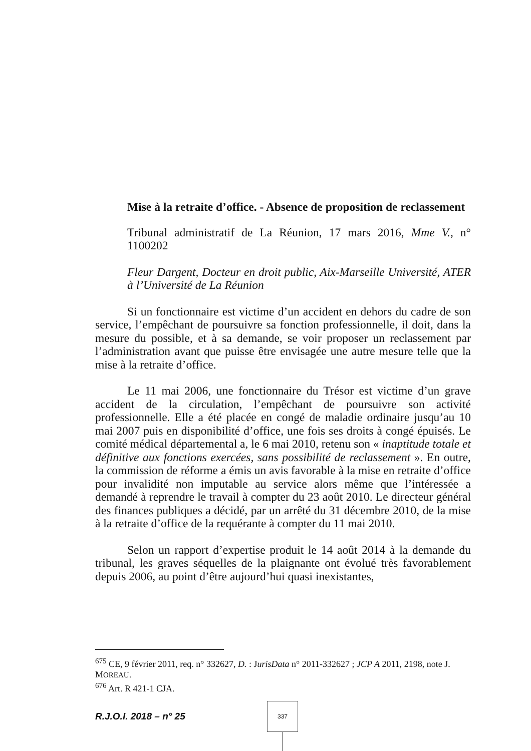Mise à la retraite d’office. - Absence de proposition de reclassement
Tribunal administratif de La Réunion, 17 mars 2016, Mme V., n° 1100202
Fleur Dargent, Docteur en droit public, Aix-Marseille Université, ATER à l’Université de La Réunion
Si un fonctionnaire est victime d’un accident en dehors du cadre de son service, l’empêchant de poursuivre sa fonction professionnelle, il doit, dans la mesure du possible, et à sa demande, se voir proposer un reclassement par l’administration avant que puisse être envisagée une autre mesure telle que la mise à la retraite d’office.
Le 11 mai 2006, une fonctionnaire du Trésor est victime d’un grave accident de la circulation, l’empêchant de poursuivre son activité professionnelle. Elle a été placée en congé de maladie ordinaire jusqu’au 10 mai 2007 puis en disponibilité d’office, une fois ses droits à congé épuisés. Le comité médical départemental a, le 6 mai 2010, retenu son « inaptitude totale et définitive aux fonctions exercées, sans possibilité de reclassement ». En outre, la commission de réforme a émis un avis favorable à la mise en retraite d’office pour invalidité non imputable au service alors même que l’intéressée a demandé à reprendre le travail à compter du 23 août 2010. Le directeur général des finances publiques a décidé, par un arrêté du 31 décembre 2010, de la mise à la retraite d’office de la requérante à compter du 11 mai 2010.
Selon un rapport d’expertise produit le 14 août 2014 à la demande du tribunal, les graves séquelles de la plaignante ont évolué très favorablement depuis 2006, au point d’être aujourd’hui quasi inexistantes,
<sup>675</sup> CE, 9 février 2011, req. n° 332627, D. : JurisData n° 2011-332627 ; JCP A 2011, 2198, note J. MOREAU.
<sup>676</sup> Art. R 421-1 CJA.
R.J.O.I. 2018 – n° 25
337